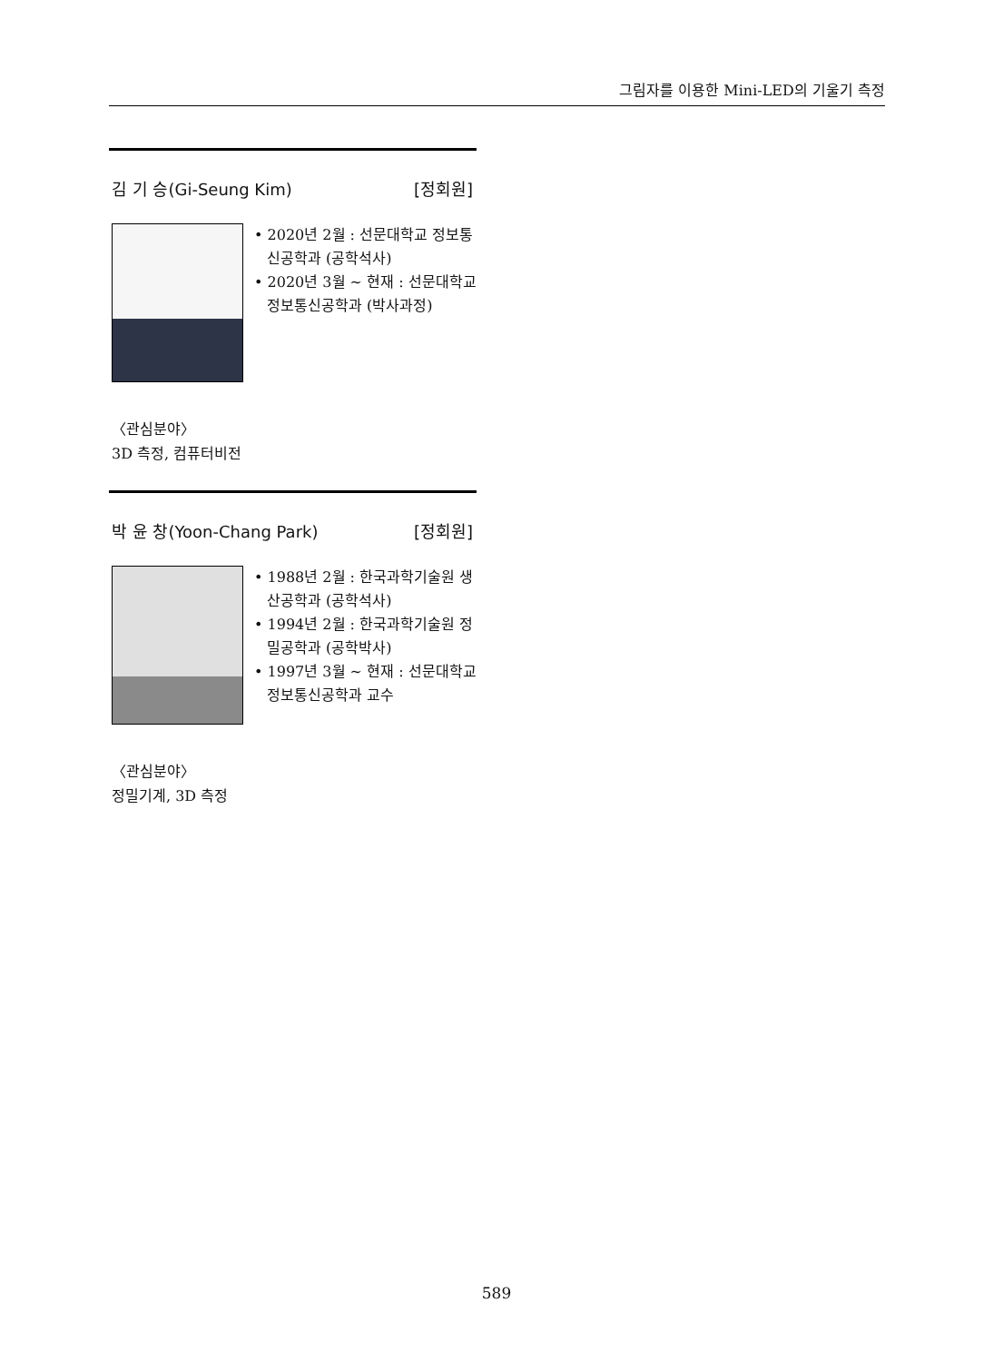그림자를 이용한 Mini-LED의 기울기 측정
김 기 승(Gi-Seung Kim) [정회원]
• 2020년 2월 : 선문대학교 정보통신공학과 (공학석사)
• 2020년 3월 ~ 현재 : 선문대학교 정보통신공학과 (박사과정)
〈관심분야〉
3D 측정, 컴퓨터비전
박 윤 창(Yoon-Chang Park) [정회원]
• 1988년 2월 : 한국과학기술원 생산공학과 (공학석사)
• 1994년 2월 : 한국과학기술원 정밀공학과 (공학박사)
• 1997년 3월 ~ 현재 : 선문대학교 정보통신공학과 교수
〈관심분야〉
정밀기계, 3D 측정
589